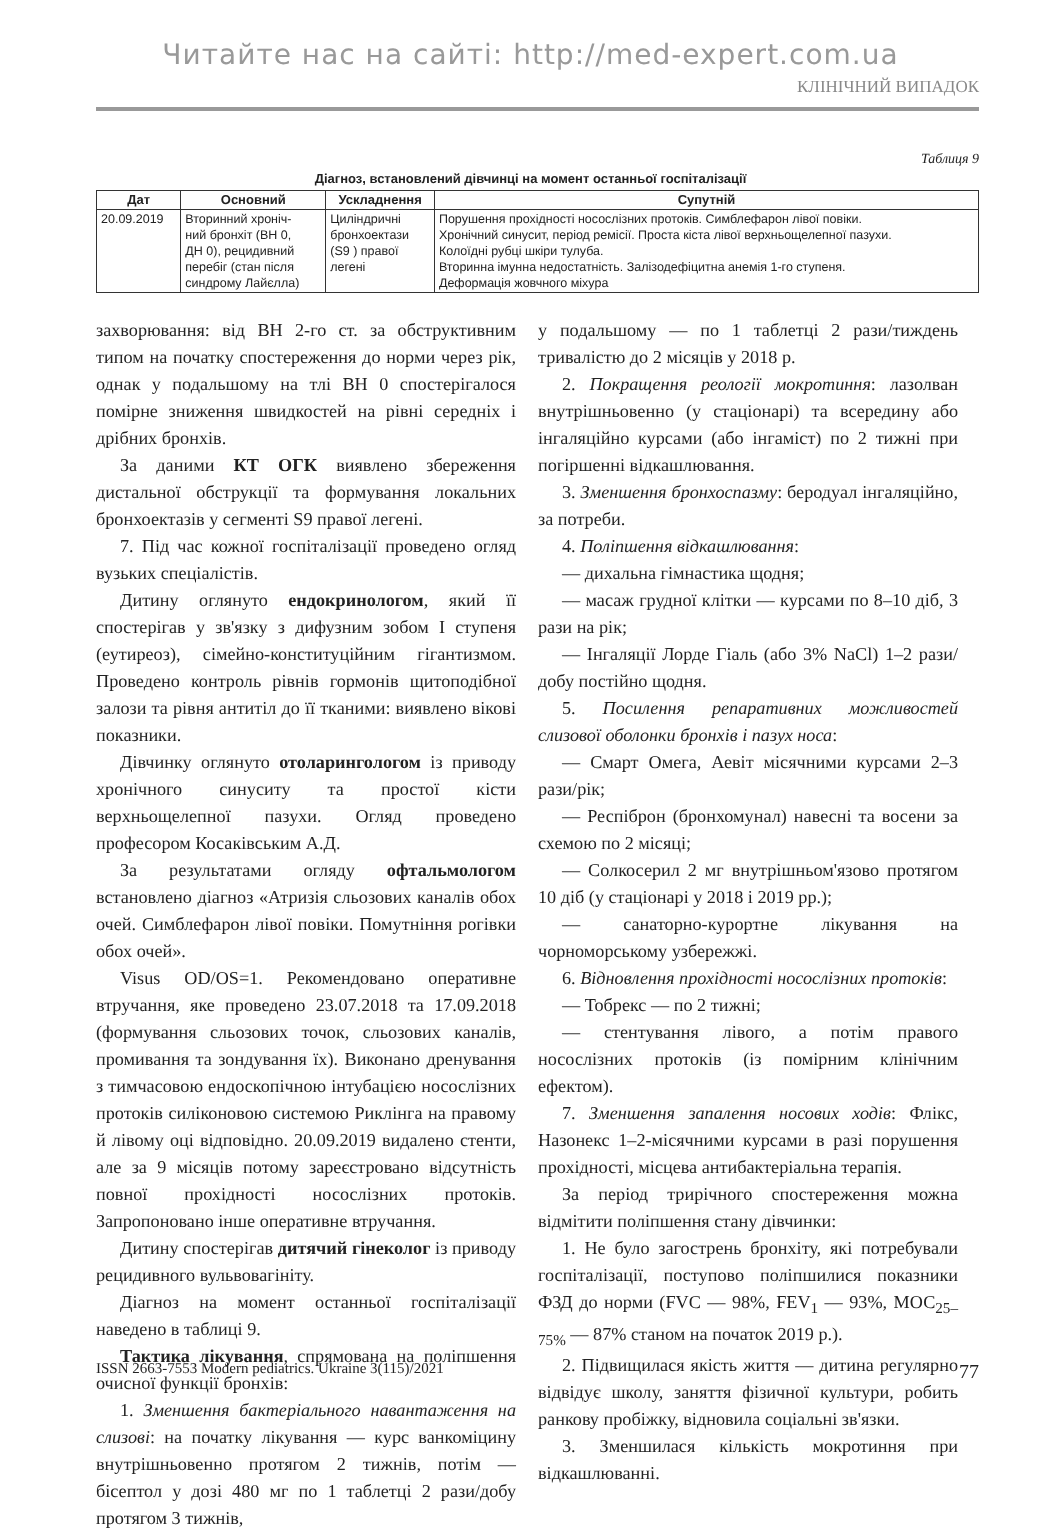Читайте нас на сайті: http://med-expert.com.ua
КЛІНІЧНИЙ ВИПАДОК
Таблиця 9
Діагноз, встановлений дівчинці на момент останньої госпіталізації
| Дат | Основний | Ускладнення | Супутній |
| --- | --- | --- | --- |
| 20.09.2019 | Вторинний хроніч- ний бронхіт (ВН 0, ДН 0), рецидивний перебіг (стан після синдрому Лайєлла) | Циліндричні бронхоектази (S9 ) правої легені | Порушення прохідності носослізних протоків. Симблефарон лівої повіки. Хронічний синусит, період ремісії. Проста кіста лівої верхньощелепної пазухи. Колоїдні рубці шкіри тулуба. Вторинна імунна недостатність. Залізодефіцитна анемія 1-го ступеня. Деформація жовчного міхура |
захворювання: від ВН 2-го ст. за обструктивним типом на початку спостереження до норми через рік, однак у подальшому на тлі ВН 0 спостерігалося помірне зниження швидкостей на рівні середніх і дрібних бронхів.
За даними КТ ОГК виявлено збереження дистальної обструкції та формування локальних бронхоектазів у сегменті S9 правої легені.
7. Під час кожної госпіталізації проведено огляд вузьких спеціалістів.
Дитину оглянуто ендокринологом, який її спостерігав у зв'язку з дифузним зобом I ступеня (еутиреоз), сімейно-конституційним гігантизмом. Проведено контроль рівнів гормонів щитоподібної залози та рівня антитіл до її тканими: виявлено вікові показники.
Дівчинку оглянуто отоларингологом із приводу хронічного синуситу та простої кісти верхньощелепної пазухи. Огляд проведено професором Косаківським А.Д.
За результатами огляду офтальмологом встановлено діагноз «Атризія сльозових каналів обох очей. Симблефарон лівої повіки. Помутніння рогівки обох очей».
Visus OD/OS=1. Рекомендовано оперативне втручання, яке проведено 23.07.2018 та 17.09.2018 (формування сльозових точок, сльозових каналів, промивання та зондування їх). Виконано дренування з тимчасовою ендоскопічною інтубацією носослізних протоків силіконовою системою Риклінга на правому й лівому оці відповідно. 20.09.2019 видалено стенти, але за 9 місяців потому зареєстровано відсутність повної прохідності носослізних протоків. Запропоновано інше оперативне втручання.
Дитину спостерігав дитячий гінеколог із приводу рецидивного вульвовагініту.
Діагноз на момент останньої госпіталізації наведено в таблиці 9.
Тактика лікування, спрямована на поліпшення очисної функції бронхів:
1. Зменшення бактеріального навантаження на слизові: на початку лікування — курс ванкоміцину внутрішньовенно протягом 2 тижнів, потім — бісептол у дозі 480 мг по 1 таблетці 2 рази/добу протягом 3 тижнів,
у подальшому — по 1 таблетці 2 рази/тиждень тривалістю до 2 місяців у 2018 р.
2. Покращення реології мокротиння: лазолван внутрішньовенно (у стаціонарі) та всередину або інгаляційно курсами (або інгаміст) по 2 тижні при погіршенні відкашлювання.
3. Зменшення бронхоспазму: беродуал інгаляційно, за потреби.
4. Поліпшення відкашлювання:
— дихальна гімнастика щодня;
— масаж грудної клітки — курсами по 8–10 діб, 3 рази на рік;
— Інгаляції Лорде Гіаль (або 3% NaCl) 1–2 рази/добу постійно щодня.
5. Посилення репаративних можливостей слизової оболонки бронхів і пазух носа:
— Смарт Омега, Аевіт місячними курсами 2–3 рази/рік;
— Респіброн (бронхомунал) навесні та восени за схемою по 2 місяці;
— Солкосерил 2 мг внутрішньом'язово протягом 10 діб (у стаціонарі у 2018 і 2019 рр.);
— санаторно-курортне лікування на чорноморському узбережжі.
6. Відновлення прохідності носослізних протоків:
— Тобрекс — по 2 тижні;
— стентування лівого, а потім правого носослізних протоків (із помірним клінічним ефектом).
7. Зменшення запалення носових ходів: Флікс, Назонекс 1–2-місячними курсами в разі порушення прохідності, місцева антибактеріальна терапія.
За період трирічного спостереження можна відмітити поліпшення стану дівчинки:
1. Не було загострень бронхіту, які потребували госпіталізації, поступово поліпшилися показники ФЗД до норми (FVC — 98%, FEV<sub>1</sub> — 93%, МОС<sub>25–75%</sub> — 87% станом на початок 2019 р.).
2. Підвищилася якість життя — дитина регулярно відвідує школу, заняття фізичної культури, робить ранкову пробіжку, відновила соціальні зв'язки.
3. Зменшилася кількість мокротиння при відкашлюванні.
ISSN 2663-7553 Modern pediatrics. Ukraine 3(115)/2021 77